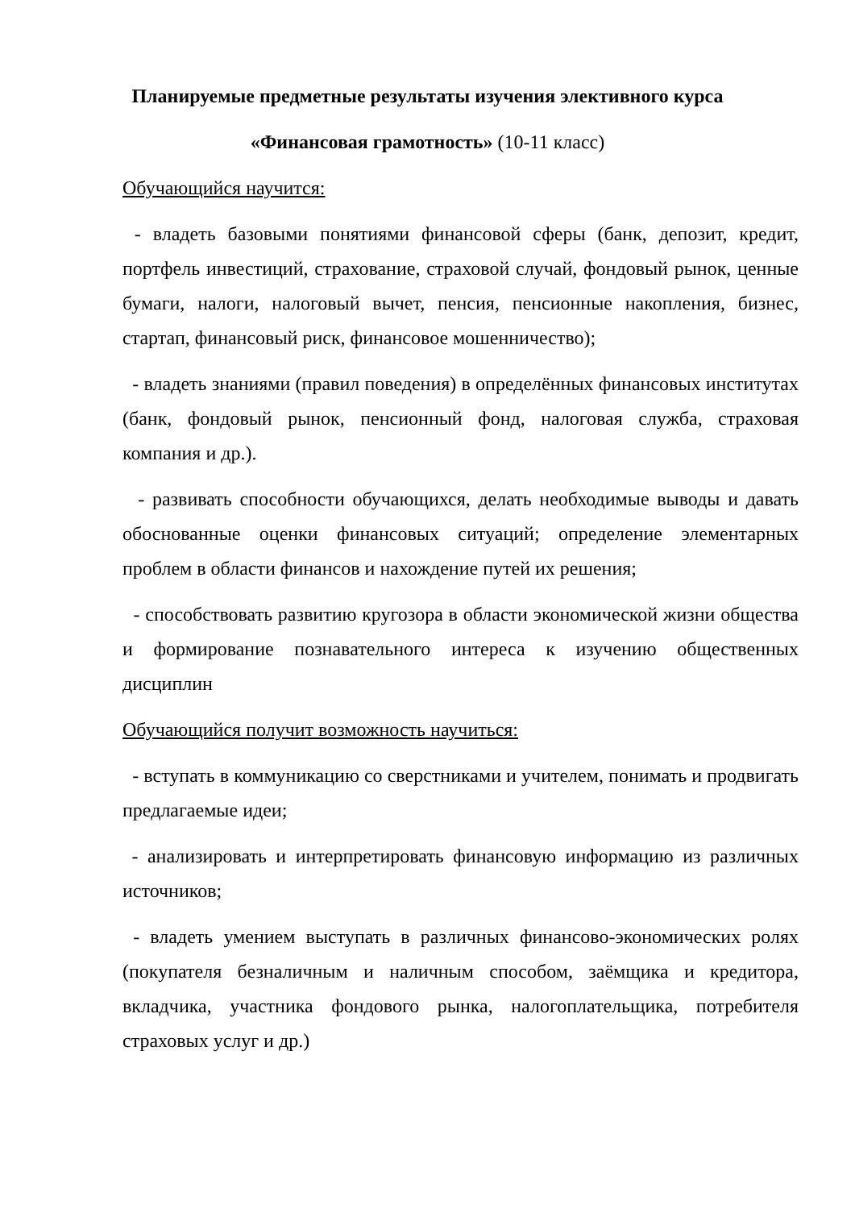Планируемые предметные результаты изучения элективного курса
«Финансовая грамотность» (10-11 класс)
Обучающийся научится:
- владеть базовыми понятиями финансовой сферы (банк, депозит, кредит, портфель инвестиций, страхование, страховой случай, фондовый рынок, ценные бумаги, налоги, налоговый вычет, пенсия, пенсионные накопления, бизнес, стартап, финансовый риск, финансовое мошенничество);
- владеть знаниями (правил поведения) в определённых финансовых институтах (банк, фондовый рынок, пенсионный фонд, налоговая служба, страховая компания и др.).
- развивать способности обучающихся, делать необходимые выводы и давать обоснованные оценки финансовых ситуаций; определение элементарных проблем в области финансов и нахождение путей их решения;
- способствовать развитию кругозора в области экономической жизни общества и формирование познавательного интереса к изучению общественных дисциплин
Обучающийся получит возможность научиться:
- вступать в коммуникацию со сверстниками и учителем, понимать и продвигать предлагаемые идеи;
- анализировать и интерпретировать финансовую информацию из различных источников;
- владеть умением выступать в различных финансово-экономических ролях (покупателя безналичным и наличным способом, заёмщика и кредитора, вкладчика, участника фондового рынка, налогоплательщика, потребителя страховых услуг и др.)